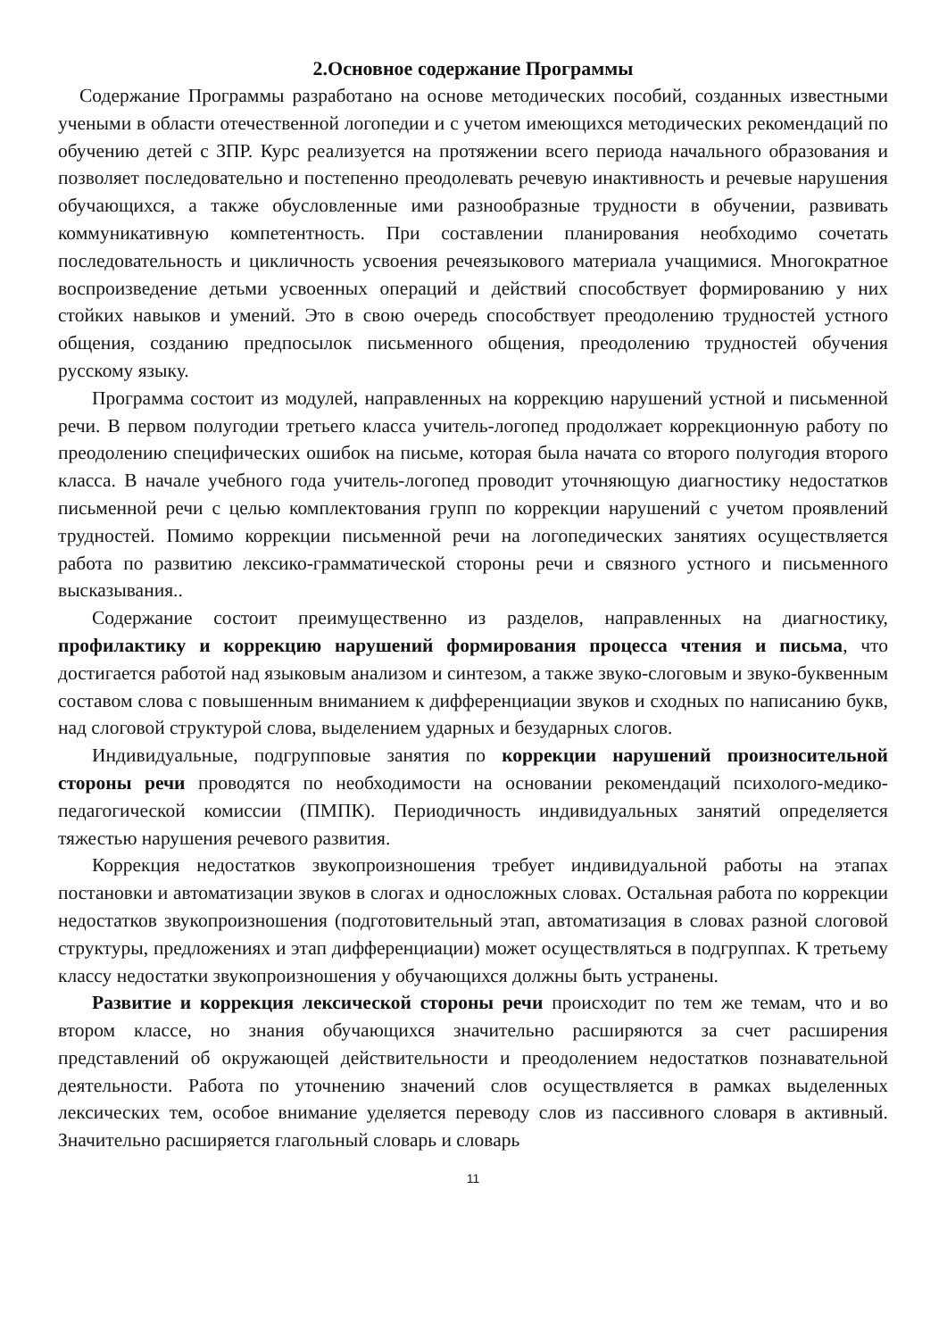2.Основное содержание Программы
Содержание Программы разработано на основе методических пособий, созданных известными учеными в области отечественной логопедии и с учетом имеющихся методических рекомендаций по обучению детей с ЗПР. Курс реализуется на протяжении всего периода начального образования и позволяет последовательно и постепенно преодолевать речевую инактивность и речевые нарушения обучающихся, а также обусловленные ими разнообразные трудности в обучении, развивать коммуникативную компетентность. При составлении планирования необходимо сочетать последовательность и цикличность усвоения речеязыкового материала учащимися. Многократное воспроизведение детьми усвоенных операций и действий способствует формированию у них стойких навыков и умений. Это в свою очередь способствует преодолению трудностей устного общения, созданию предпосылок письменного общения, преодолению трудностей обучения русскому языку.
Программа состоит из модулей, направленных на коррекцию нарушений устной и письменной речи. В первом полугодии третьего класса учитель-логопед продолжает коррекционную работу по преодолению специфических ошибок на письме, которая была начата со второго полугодия второго класса. В начале учебного года учитель-логопед проводит уточняющую диагностику недостатков письменной речи с целью комплектования групп по коррекции нарушений с учетом проявлений трудностей. Помимо коррекции письменной речи на логопедических занятиях осуществляется работа по развитию лексико-грамматической стороны речи и связного устного и письменного высказывания..
Содержание состоит преимущественно из разделов, направленных на диагностику, профилактику и коррекцию нарушений формирования процесса чтения и письма, что достигается работой над языковым анализом и синтезом, а также звуко-слоговым и звуко-буквенным составом слова с повышенным вниманием к дифференциации звуков и сходных по написанию букв, над слоговой структурой слова, выделением ударных и безударных слогов.
Индивидуальные, подгрупповые занятия по коррекции нарушений произносительной стороны речи проводятся по необходимости на основании рекомендаций психолого-медико-педагогической комиссии (ПМПК). Периодичность индивидуальных занятий определяется тяжестью нарушения речевого развития.
Коррекция недостатков звукопроизношения требует индивидуальной работы на этапах постановки и автоматизации звуков в слогах и односложных словах. Остальная работа по коррекции недостатков звукопроизношения (подготовительный этап, автоматизация в словах разной слоговой структуры, предложениях и этап дифференциации) может осуществляться в подгруппах. К третьему классу недостатки звукопроизношения у обучающихся должны быть устранены.
Развитие и коррекция лексической стороны речи происходит по тем же темам, что и во втором классе, но знания обучающихся значительно расширяются за счет расширения представлений об окружающей действительности и преодолением недостатков познавательной деятельности. Работа по уточнению значений слов осуществляется в рамках выделенных лексических тем, особое внимание уделяется переводу слов из пассивного словаря в активный. Значительно расширяется глагольный словарь и словарь
11